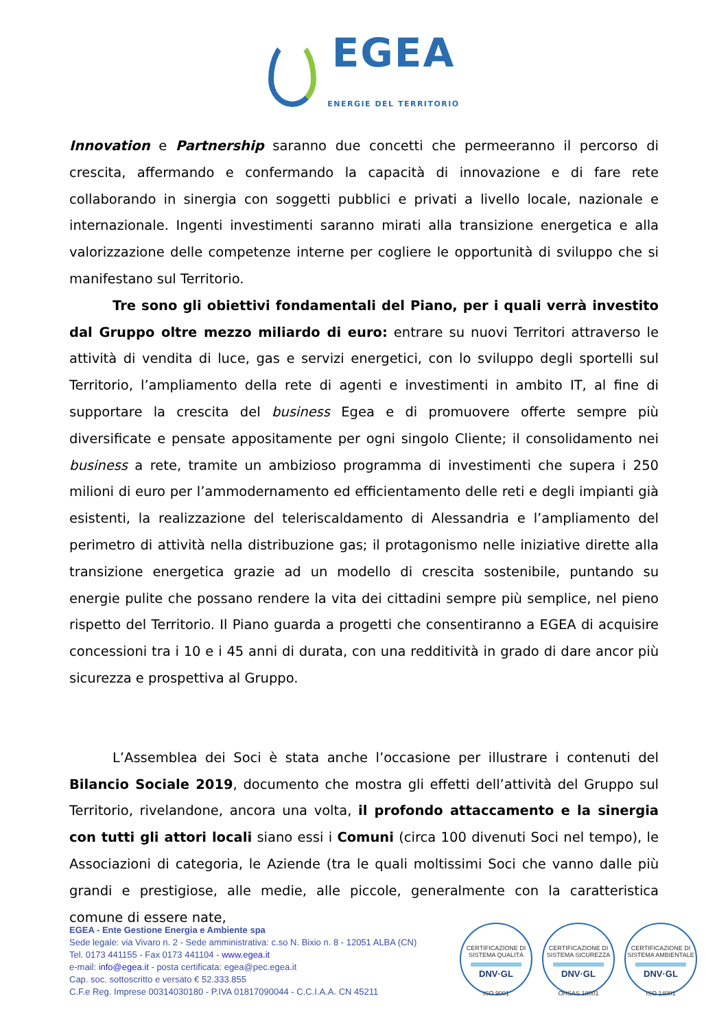EGEA
ENERGIE DEL TERRITORIO
Innovation e Partnership saranno due concetti che permeeranno il percorso di crescita, affermando e confermando la capacità di innovazione e di fare rete collaborando in sinergia con soggetti pubblici e privati a livello locale, nazionale e internazionale. Ingenti investimenti saranno mirati alla transizione energetica e alla valorizzazione delle competenze interne per cogliere le opportunità di sviluppo che si manifestano sul Territorio.
Tre sono gli obiettivi fondamentali del Piano, per i quali verrà investito dal Gruppo oltre mezzo miliardo di euro: entrare su nuovi Territori attraverso le attività di vendita di luce, gas e servizi energetici, con lo sviluppo degli sportelli sul Territorio, l’ampliamento della rete di agenti e investimenti in ambito IT, al fine di supportare la crescita del business Egea e di promuovere offerte sempre più diversificate e pensate appositamente per ogni singolo Cliente; il consolidamento nei business a rete, tramite un ambizioso programma di investimenti che supera i 250 milioni di euro per l’ammodernamento ed efficientamento delle reti e degli impianti già esistenti, la realizzazione del teleriscaldamento di Alessandria e l’ampliamento del perimetro di attività nella distribuzione gas; il protagonismo nelle iniziative dirette alla transizione energetica grazie ad un modello di crescita sostenibile, puntando su energie pulite che possano rendere la vita dei cittadini sempre più semplice, nel pieno rispetto del Territorio. Il Piano guarda a progetti che consentiranno a EGEA di acquisire concessioni tra i 10 e i 45 anni di durata, con una redditività in grado di dare ancor più sicurezza e prospettiva al Gruppo.
L’Assemblea dei Soci è stata anche l’occasione per illustrare i contenuti del Bilancio Sociale 2019, documento che mostra gli effetti dell’attività del Gruppo sul Territorio, rivelandone, ancora una volta, il profondo attaccamento e la sinergia con tutti gli attori locali siano essi i Comuni (circa 100 divenuti Soci nel tempo), le Associazioni di categoria, le Aziende (tra le quali moltissimi Soci che vanno dalle più grandi e prestigiose, alle medie, alle piccole, generalmente con la caratteristica comune di essere nate,
EGEA - Ente Gestione Energia e Ambiente spa
Sede legale: via Vivaro n. 2 - Sede amministrativa: c.so N. Bixio n. 8 - 12051 ALBA (CN)
Tel. 0173 441155 - Fax 0173 441104 - www.egea.it
e-mail: info@egea.it - posta certificata: egea@pec.egea.it
Cap. soc. sottoscritto e versato € 52.333.855
C.F.e Reg. Imprese 00314030180 - P.IVA 01817090044 - C.C.I.A.A. CN 45211
CERTIFICAZIONE DI SISTEMA QUALITÀ
DNV·GL
ISO 9001
CERTIFICAZIONE DI SISTEMA SICUREZZA
DNV·GL
OHSAS 18001
CERTIFICAZIONE DI SISTEMA AMBIENTALE
DNV·GL
ISO 14001